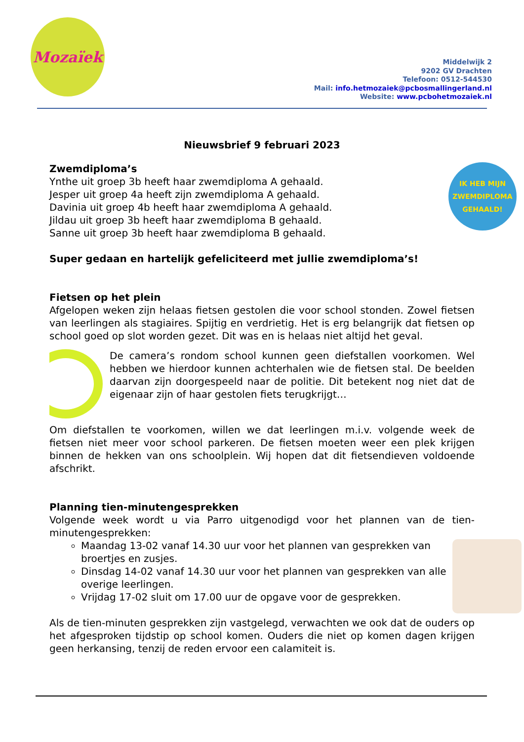Mozaïek
Middelwijk 2
9202 GV Drachten
Telefoon: 0512-544530
Mail: info.hetmozaiek@pcbosmallingerland.nl
Website: www.pcbohetmozaiek.nl
Nieuwsbrief 9 februari 2023
IK HEB MIJN
ZWEMDIPLOMA
GEHAALD!
Zwemdiploma’s
Ynthe uit groep 3b heeft haar zwemdiploma A gehaald.
Jesper uit groep 4a heeft zijn zwemdiploma A gehaald.
Davinia uit groep 4b heeft haar zwemdiploma A gehaald.
Jildau uit groep 3b heeft haar zwemdiploma B gehaald.
Sanne uit groep 3b heeft haar zwemdiploma B gehaald.
Super gedaan en hartelijk gefeliciteerd met jullie zwemdiploma’s!
Fietsen op het plein
Afgelopen weken zijn helaas fietsen gestolen die voor school stonden. Zowel fietsen van leerlingen als stagiaires. Spijtig en verdrietig. Het is erg belangrijk dat fietsen op school goed op slot worden gezet. Dit was en is helaas niet altijd het geval.
De camera’s rondom school kunnen geen diefstallen voorkomen. Wel hebben we hierdoor kunnen achterhalen wie de fietsen stal. De beelden daarvan zijn doorgespeeld naar de politie. Dit betekent nog niet dat de eigenaar zijn of haar gestolen fiets terugkrijgt…
Om diefstallen te voorkomen, willen we dat leerlingen m.i.v. volgende week de fietsen niet meer voor school parkeren. De fietsen moeten weer een plek krijgen binnen de hekken van ons schoolplein. Wij hopen dat dit fietsendieven voldoende afschrikt.
Planning tien-minutengesprekken
Volgende week wordt u via Parro uitgenodigd voor het plannen van de tien-minutengesprekken:
Maandag 13-02 vanaf 14.30 uur voor het plannen van gesprekken van broertjes en zusjes.
Dinsdag 14-02 vanaf 14.30 uur voor het plannen van gesprekken van alle overige leerlingen.
Vrijdag 17-02 sluit om 17.00 uur de opgave voor de gesprekken.
Als de tien-minuten gesprekken zijn vastgelegd, verwachten we ook dat de ouders op het afgesproken tijdstip op school komen. Ouders die niet op komen dagen krijgen geen herkansing, tenzij de reden ervoor een calamiteit is.